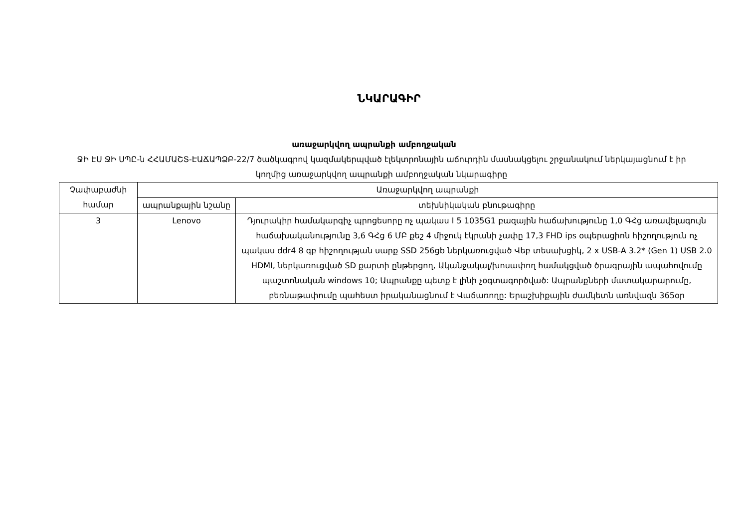ՆԿԱՐԱԳԻՐ
առաջարկվող ապրանքի ամբողջական
ՋԻ ԷՍ ՋԻ ՍՊԸ-ն ՀՀԱՄԱՇՏ-ԷԱՃԱՊՁԲ-22/7 ծածկագրով կազմակերպված էլեկտրոնային աճուրդին մասնակցելու շրջանակում ներկայացնում է իր կողմից առաջարկվող ապրանքի ամբողջական նկարագիրը
| Չափաբաժնի համար | Առաջարկվող ապրանքի | |
| | ապրանքային նշանը | տեխնիկական բնութագիրը |
| 3 | Lenovo | Դյուրակիր համակարգիչ պրոցեսորը ոչ պակաս I 5 1035G1 բազային հաճախությունը 1,0 ԳՀց առավելագույն հաճախականությունը 3,6 ԳՀց 6 ՄԲ քեշ 4 միջուկ էկրանի չափը 17,3 FHD ips օպերացիոն հիշողություն ոչ պակաս ddr4 8 գբ հիշողության սարք SSD 256gb ներկառուցված Վեբ տեսախցիկ, 2 x USB-A 3.2* (Gen 1) USB 2.0 HDMI, ներկառուցված SD քարտի ընթերցող, Ականջակալ/խոսափող համակցված ծրագրային ապահովումը պաշտոնական windows 10; Ապրանքը պետք է լինի չօգտագործված: Ապրանքների մատակարարումը, բեռնաթափումը պահեստ իրականացնում է Վաճառողը: Երաշխիքային ժամկետն առնվազն 365օր |